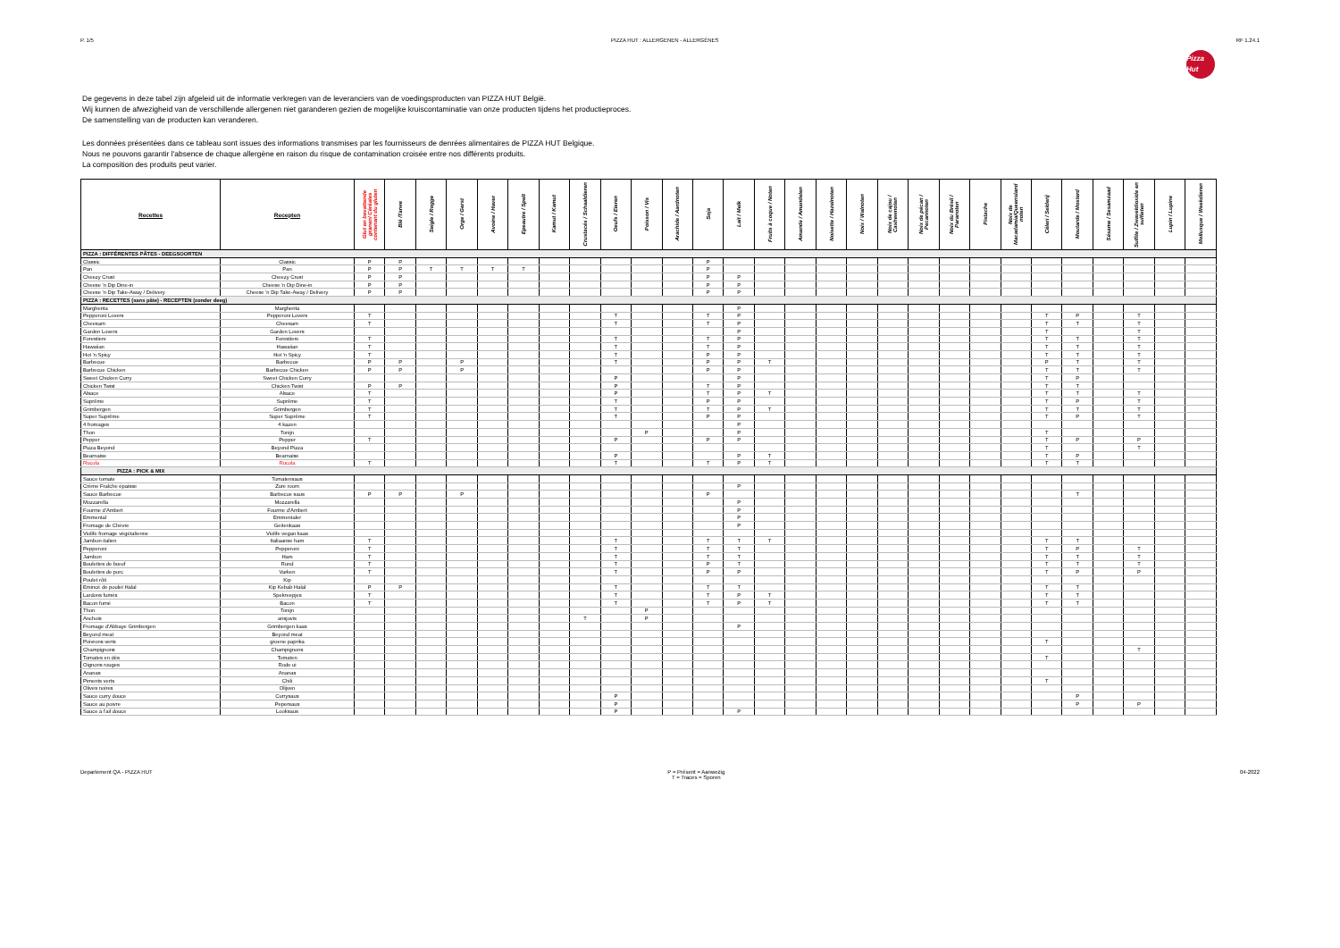P. 1/5 PIZZA HUT : ALLERGENEN - ALLERGÈNES
RF 1.24.1
Pizza Hut
De gegevens in deze tabel zijn afgeleid uit de informatie verkregen van de leveranciers van de voedingsproducten van PIZZA HUT België.
Wij kunnen de afwezigheid van de verschillende allergenen niet garanderen gezien de mogelijke kruiscontaminatie van onze producten tijdens het productieproces.
De samenstelling van de producten kan veranderen.
Les données présentées dans ce tableau sont issues des informations transmises par les fournisseurs de denrées alimentaires de PIZZA HUT Belgique.
Nous ne pouvons garantir l'absence de chaque allergène en raison du risque de contamination croisée entre nos différents produits.
La composition des produits peut varier.
| Recettes | Recepten | Glut en bevattende granen/ Céréales contenant du gluten | Blé /Tarwe | Seigle / Rogge | Orge / Gerst | Avoine / Haver | Epeautre / Spelt | Kamut / Kamut | Crustacés / Schaaldieren | Oeufs / Eieren | Poisson / Vis | Arachide / Aardnoten | Soja | Lait / Melk | Fruits à coque / Noten | Amande / Amandelen | Noisette / Hazelnoten | Noix / Walnoten | Noix de cajou / Cashewnoten | Noix de pécan / Pecannoten | Noix du Brésil / Paranoten | Pistache | Noix de Macadamia/Queensland noten | Céleri / Selderij | Moutarde / Mosterd | Sésame / Sesamzaad | Sulfite / Zwaveldioxide en sulfieten | Lupin / Lupine | Mollusque / Weekdieren |
| --- | --- | --- | --- | --- | --- | --- | --- | --- | --- | --- | --- | --- | --- | --- | --- | --- | --- | --- | --- | --- | --- | --- | --- | --- | --- | --- | --- | --- | --- |
| PIZZA : DIFFÉRENTES PÂTES - DEEGSOORTEN | | | | | | | | | | | | | | | | | | | | | | | | | | | | | |
| Classic | Classic | P | P | | | | | | | | | | P | | | | | | | | | | | | | | | | |
| Pan | Pan | P | P | T | T | T | T | | | | | | P | | | | | | | | | | | | | | | | |
| Cheezy Crust | Cheezy Crust | P | P | | | | | | | | | | P | P | | | | | | | | | | | | | | | |
| Cheese 'n Dip Dine-in | Cheese 'n Dip Dine-in | P | P | | | | | | | | | | P | P | | | | | | | | | | | | | | | |
| Cheese 'n Dip Take-Away / Delivery | Cheese 'n Dip Take-Away / Delivery | P | P | | | | | | | | | | P | P | | | | | | | | | | | | | | | |
| PIZZA : RECETTES (sans pâte) - RECEPTEN (zonder deeg) | | | | | | | | | | | | | | | | | | | | | | | | | | | | | |
| Margherita | Margherita | | | | | | | | | | | | | P | | | | | | | | | | | | | | | |
| Pepperoni Lovers | Pepperoni Lovers | T | | | | | | | | T | | | T | P | | | | | | | | | | T | P | | T | | |
| Cheesam | Cheesam | T | | | | | | | | T | | | T | P | | | | | | | | | | T | T | | T | | |
| Garden Lovers | Garden Lovers | | | | | | | | | | | | | P | | | | | | | | | | T | | | T | | |
| Forestiere | Forestiere | T | | | | | | | | T | | | T | P | | | | | | | | | | T | T | | T | | |
| Hawaiian | Hawaiian | T | | | | | | | | T | | | T | P | | | | | | | | | | T | T | | T | | |
| Hot 'n Spicy | Hot 'n Spicy | T | | | | | | | | T | | | P | P | | | | | | | | | | T | T | | T | | |
| Barbecue | Barbecue | P | P | | P | | | | | T | | | P | P | T | | | | | | | | | P | T | | T | | |
| Barbecue Chicken | Barbecue Chicken | P | P | | P | | | | | | | | P | P | | | | | | | | | | T | T | | T | | |
| Sweet Chicken Curry | Sweet Chicken Curry | | | | | | | | | P | | | | P | | | | | | | | | | T | P | | | | |
| Chicken Twist | Chicken Twist | P | P | | | | | | | P | | | T | P | | | | | | | | | | T | T | | | | |
| Alsace | Alsace | T | | | | | | | | P | | | T | P | T | | | | | | | | | T | T | | T | | |
| Suprême | Suprême | T | | | | | | | | T | | | P | P | | | | | | | | | | T | P | | T | | |
| Grimbergen | Grimbergen | T | | | | | | | | T | | | T | P | T | | | | | | | | | T | T | | T | | |
| Super Suprême | Super Suprême | T | | | | | | | | T | | | P | P | | | | | | | | | | T | P | | T | | |
| 4 fromages | 4 kazen | | | | | | | | | | | | | P | | | | | | | | | | | | | | | |
| Thon | Tonijn | | | | | | | | | | P | | | P | | | | | | | | | | T | | | | | |
| Pepper | Pepper | T | | | | | | | | P | | | P | P | | | | | | | | | | T | P | | P | | |
| Pizza Beyond | Beyond Pizza | | | | | | | | | | | | | | | | | | | | | | | T | | | T | | |
| Bearnaise | Bearnaise | | | | | | | | | P | | | | P | T | | | | | | | | | T | P | | | | |
| Rucola | Rucola | T | | | | | | | | T | | | T | P | T | | | | | | | | | T | T | | | | |
| PIZZA : PICK & MIX | | | | | | | | | | | | | | | | | | | | | | | | | | | | | |
| Sauce tomate | Tomatensaus | | | | | | | | | | | | | | | | | | | | | | | | | | | | |
| Crème Fraîche épaisse | Zure room | | | | | | | | | | | | | P | | | | | | | | | | | | | | | |
| Sauce Barbecue | Barbecue saus | P | P | | P | | | | | | | | P | | | | | | | | | | | | T | | | | |
| Mozzarella | Mozzarella | | | | | | | | | | | | | P | | | | | | | | | | | | | | | |
| Fourme d'Ambert | Fourme d'Ambert | | | | | | | | | | | | | P | | | | | | | | | | | | | | | |
| Emmental | Emmentaler | | | | | | | | | | | | | P | | | | | | | | | | | | | | | |
| Fromage de Chèvre | Geitenkaas | | | | | | | | | | | | | P | | | | | | | | | | | | | | | |
| Violife fromage végétalienne | Violife vegan kaas | | | | | | | | | | | | | | | | | | | | | | | | | | | | |
| Jambon italien | Italiaanse ham | T | | | | | | | | T | | | T | T | T | | | | | | | | | T | T | | | | |
| Pepperoni | Pepperoni | T | | | | | | | | T | | | T | T | | | | | | | | | | T | P | | T | | |
| Jambon | Ham | T | | | | | | | | T | | | T | T | | | | | | | | | | T | T | | T | | |
| Boulettes de bœuf | Rund | T | | | | | | | | T | | | P | T | | | | | | | | | | T | T | | T | | |
| Boulettes de porc | Varken | T | | | | | | | | T | | | P | P | | | | | | | | | | T | P | | P | | |
| Poulet rôti | Kip | | | | | | | | | | | | | | | | | | | | | | | | | | | | |
| Emincé de poulet Halal | Kip Kebab Halal | P | P | | | | | | | T | | | T | T | | | | | | | | | | T | T | | | | |
| Lardons fumés | Spekreepjes | T | | | | | | | | T | | | T | P | T | | | | | | | | | T | T | | | | |
| Bacon fumé | Bacon | T | | | | | | | | T | | | T | P | T | | | | | | | | | T | T | | | | |
| Thon | Tonijn | | | | | | | | | | P | | | | | | | | | | | | | | | | | | |
| Anchois | ansjovis | | | | | | | | T | | P | | | | | | | | | | | | | | | | | | |
| Fromage d'Abbaye Grimbergen | Grimbergen kaas | | | | | | | | | | | | | P | | | | | | | | | | | | | | | |
| Beyond meat | Beyond meat | | | | | | | | | | | | | | | | | | | | | | | | | | | | |
| Poivrons verts | groene paprika | | | | | | | | | | | | | | | | | | | | | | | T | | | | | |
| Champignons | Champignons | | | | | | | | | | | | | | | | | | | | | | | | | | T | | |
| Tomates en dés | Tomaten | | | | | | | | | | | | | | | | | | | | | | | T | | | | | |
| Oignons rouges | Rode ui | | | | | | | | | | | | | | | | | | | | | | | | | | | | |
| Ananas | Ananas | | | | | | | | | | | | | | | | | | | | | | | | | | | | |
| Piments verts | Chili | | | | | | | | | | | | | | | | | | | | | | | T | | | | | |
| Olives noires | Olijven | | | | | | | | | | | | | | | | | | | | | | | | | | | | |
| Sauce curry douce | Currysaus | | | | | | | | | P | | | | | | | | | | | | | | | P | | | | |
| Sauce au poivre | Pepersaus | | | | | | | | | P | | | | | | | | | | | | | | | P | | P | | |
| Sauce à l'ail douce | Looksaus | | | | | | | | | P | | | | P | | | | | | | | | | | | | | | |
Departement QA - PIZZA HUT P = Présent = Aanwezig
T = Traces = Sporen
04-2022